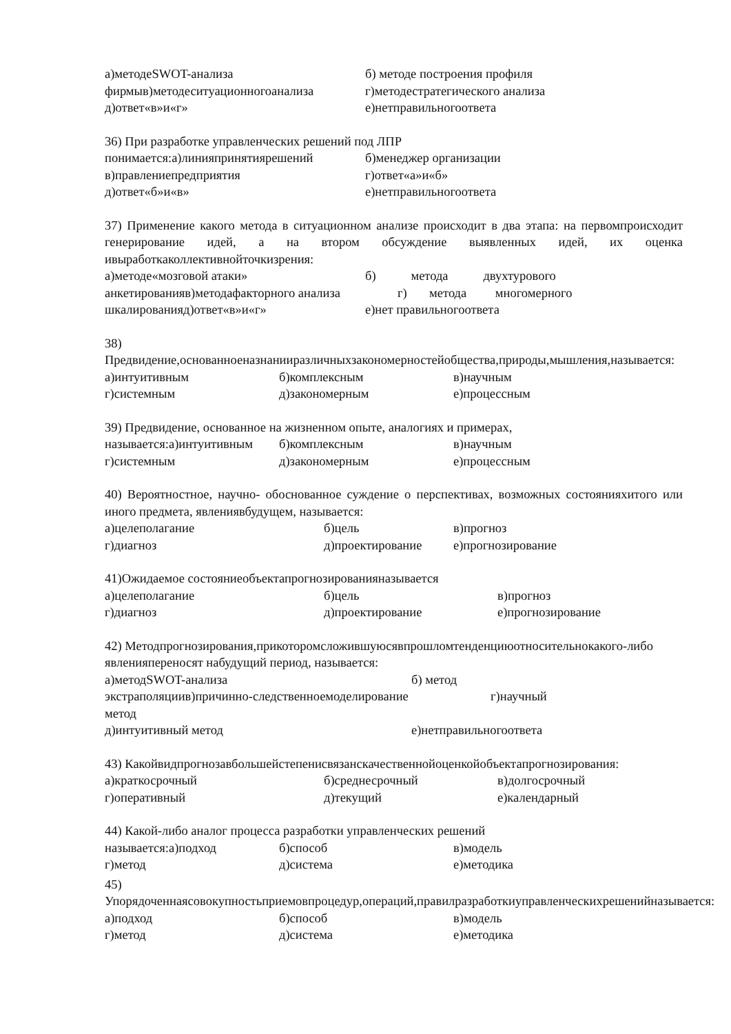а)методеSWOT-анализа б) методе построения профиля
фирмыв)методеситуационногоанализа г)методестратегического анализа
д)ответ«в»и«г» е)нетправильногоответа
36) При разработке управленческих решений под ЛПР
понимается:а)линияпринятиярешений б)менеджер организации
в)правлениепредприятия г)ответ«а»и«б»
д)ответ«б»и«в» е)нетправильногоответа
37) Применение какого метода в ситуационном анализе происходит в два этапа: на первомпроисходит генерирование идей, а на втором обсуждение выявленных идей, их оценка ивыработкаколлективнойточкизрения:
а)методе«мозговой атаки» б) метода двухтурового
анкетированияв)методафакторного анализа г) метода многомерного
шкалированияд)ответ«в»и«г» е)нет правильногоответа
38) Предвидение,основанноеназнанииразличныхзакономерностейобщества,природы,мышления,называется:
а)интуитивным б)комплексным в)научным
г)системным д)закономерным е)процессным
39) Предвидение, основанное на жизненном опыте, аналогиях и примерах,
называется:а)интуитивным б)комплексным в)научным
г)системным д)закономерным е)процессным
40) Вероятностное, научно- обоснованное суждение о перспективах, возможных состоянияхитого или иного предмета, явлениявбудущем, называется:
а)целеполагание б)цель в)прогноз
г)диагноз д)проектирование е)прогнозирование
41)Ожидаемое состояниеобъектапрогнозированияназывается
а)целеполагание б)цель в)прогноз
г)диагноз д)проектирование е)прогнозирование
42) Методпрогнозирования,прикоторомсложившуюсявпрошломтенденциюотносительнокакого-либо явленияпереносят набудущий период, называется:
а)методSWOT-анализа б) метод
экстраполяциив)причинно-следственноемоделирование г)научный
метод
д)интуитивный метод е)нетправильногоответа
43) Какойвидпрогнозавбольшейстепенисвязанскачественнойоценкойобъектапрогнозирования:
а)краткосрочный б)среднесрочный в)долгосрочный
г)оперативный д)текущий е)календарный
44) Какой-либо аналог процесса разработки управленческих решений
называется:а)подход б)способ в)модель
г)метод д)система е)методика
45) Упорядоченнаясовокупностьприемовпроцедур,операций,правилразработкиуправленческихрешенийназывается:
а)подход б)способ в)модель
г)метод д)система е)методика